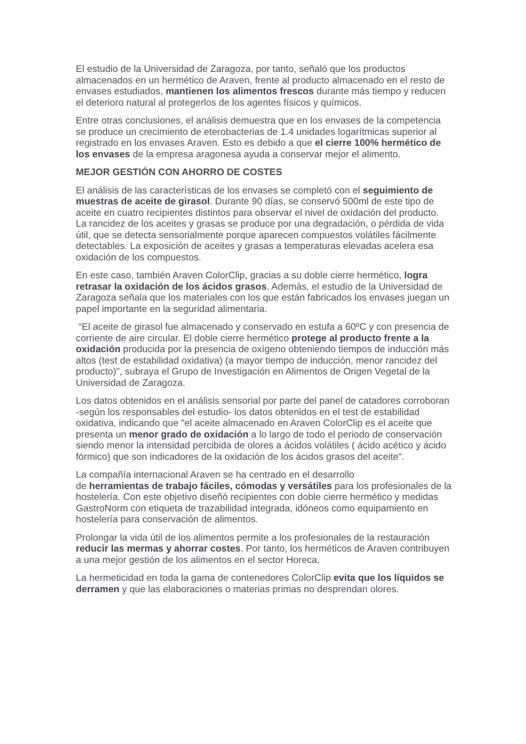El estudio de la Universidad de Zaragoza, por tanto, señaló que los productos almacenados en un hermético de Araven, frente al producto almacenado en el resto de envases estudiados, mantienen los alimentos frescos durante más tiempo y reducen el deterioro natural al protegerlos de los agentes físicos y químicos.
Entre otras conclusiones, el análisis demuestra que en los envases de la competencia se produce un crecimiento de eterobacterias de 1.4 unidades logarítmicas superior al registrado en los envases Araven. Esto es debido a que el cierre 100% hermético de los envases de la empresa aragonesa ayuda a conservar mejor el alimento.
MEJOR GESTIÓN CON AHORRO DE COSTES
El análisis de las características de los envases se completó con el seguimiento de muestras de aceite de girasol. Durante 90 días, se conservó 500ml de este tipo de aceite en cuatro recipientes distintos para observar el nivel de oxidación del producto. La rancidez de los aceites y grasas se produce por una degradación, o pérdida de vida útil, que se detecta sensorialmente porque aparecen compuestos volátiles fácilmente detectables. La exposición de aceites y grasas a temperaturas elevadas acelera esa oxidación de los compuestos.
En este caso, también Araven ColorClip, gracias a su doble cierre hermético, logra retrasar la oxidación de los ácidos grasos. Además, el estudio de la Universidad de Zaragoza señala que los materiales con los que están fabricados los envases juegan un papel importante en la seguridad alimentaria.
“El aceite de girasol fue almacenado y conservado en estufa a 60ºC y con presencia de corriente de aire circular. El doble cierre hermético protege al producto frente a la oxidación producida por la presencia de oxígeno obteniendo tiempos de inducción más altos (test de estabilidad oxidativa) (a mayor tiempo de inducción, menor rancidez del producto)", subraya el Grupo de Investigación en Alimentos de Origen Vegetal de la Universidad de Zaragoza.
Los datos obtenidos en el análisis sensorial por parte del panel de catadores corroboran -según los responsables del estudio- los datos obtenidos en el test de estabilidad oxidativa, indicando que "el aceite almacenado en Araven ColorClip es el aceite que presenta un menor grado de oxidación a lo largo de todo el periodo de conservación siendo menor la intensidad percibida de olores a ácidos volátiles ( ácido acético y ácido fórmico) que son indicadores de la oxidación de los ácidos grasos del aceite".
La compañía internacional Araven se ha centrado en el desarrollo
de herramientas de trabajo fáciles, cómodas y versátiles para los profesionales de la hostelería. Con este objetivo diseñó recipientes con doble cierre hermético y medidas GastroNorm con etiqueta de trazabilidad integrada, idóneos como equipamiento en hostelería para conservación de alimentos.
Prolongar la vida útil de los alimentos permite a los profesionales de la restauración reducir las mermas y ahorrar costes. Por tanto, los herméticos de Araven contribuyen a una mejor gestión de los alimentos en el sector Horeca.
La hermeticidad en toda la gama de contenedores ColorClip evita que los líquidos se derramen y que las elaboraciones o materias primas no desprendan olores.